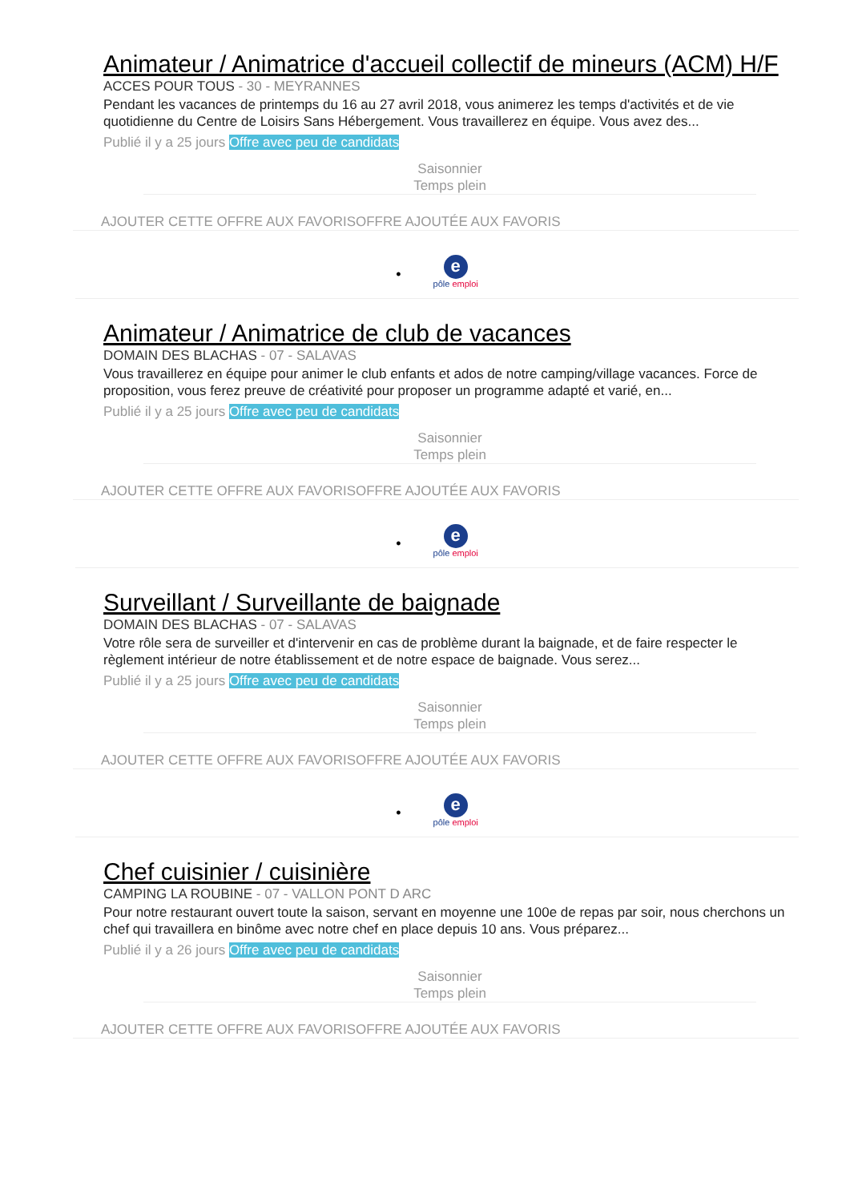Animateur / Animatrice d'accueil collectif de mineurs (ACM) H/F
ACCES POUR TOUS - 30 - MEYRANNES
Pendant les vacances de printemps du 16 au 27 avril 2018, vous animerez les temps d'activités et de vie quotidienne du Centre de Loisirs Sans Hébergement. Vous travaillerez en équipe. Vous avez des...
Publié il y a 25 jours Offre avec peu de candidats
Saisonnier
Temps plein
AJOUTER CETTE OFFRE AUX FAVORISOFFRE AJOUTÉE AUX FAVORIS
• e
pôle emploi
Animateur / Animatrice de club de vacances
DOMAIN DES BLACHAS - 07 - SALAVAS
Vous travaillerez en équipe pour animer le club enfants et ados de notre camping/village vacances. Force de proposition, vous ferez preuve de créativité pour proposer un programme adapté et varié, en...
Publié il y a 25 jours Offre avec peu de candidats
Saisonnier
Temps plein
AJOUTER CETTE OFFRE AUX FAVORISOFFRE AJOUTÉE AUX FAVORIS
• e
pôle emploi
Surveillant / Surveillante de baignade
DOMAIN DES BLACHAS - 07 - SALAVAS
Votre rôle sera de surveiller et d'intervenir en cas de problème durant la baignade, et de faire respecter le règlement intérieur de notre établissement et de notre espace de baignade. Vous serez...
Publié il y a 25 jours Offre avec peu de candidats
Saisonnier
Temps plein
AJOUTER CETTE OFFRE AUX FAVORISOFFRE AJOUTÉE AUX FAVORIS
• e
pôle emploi
Chef cuisinier / cuisinière
CAMPING LA ROUBINE - 07 - VALLON PONT D ARC
Pour notre restaurant ouvert toute la saison, servant en moyenne une 100e de repas par soir, nous cherchons un chef qui travaillera en binôme avec notre chef en place depuis 10 ans. Vous préparez...
Publié il y a 26 jours Offre avec peu de candidats
Saisonnier
Temps plein
AJOUTER CETTE OFFRE AUX FAVORISOFFRE AJOUTÉE AUX FAVORIS